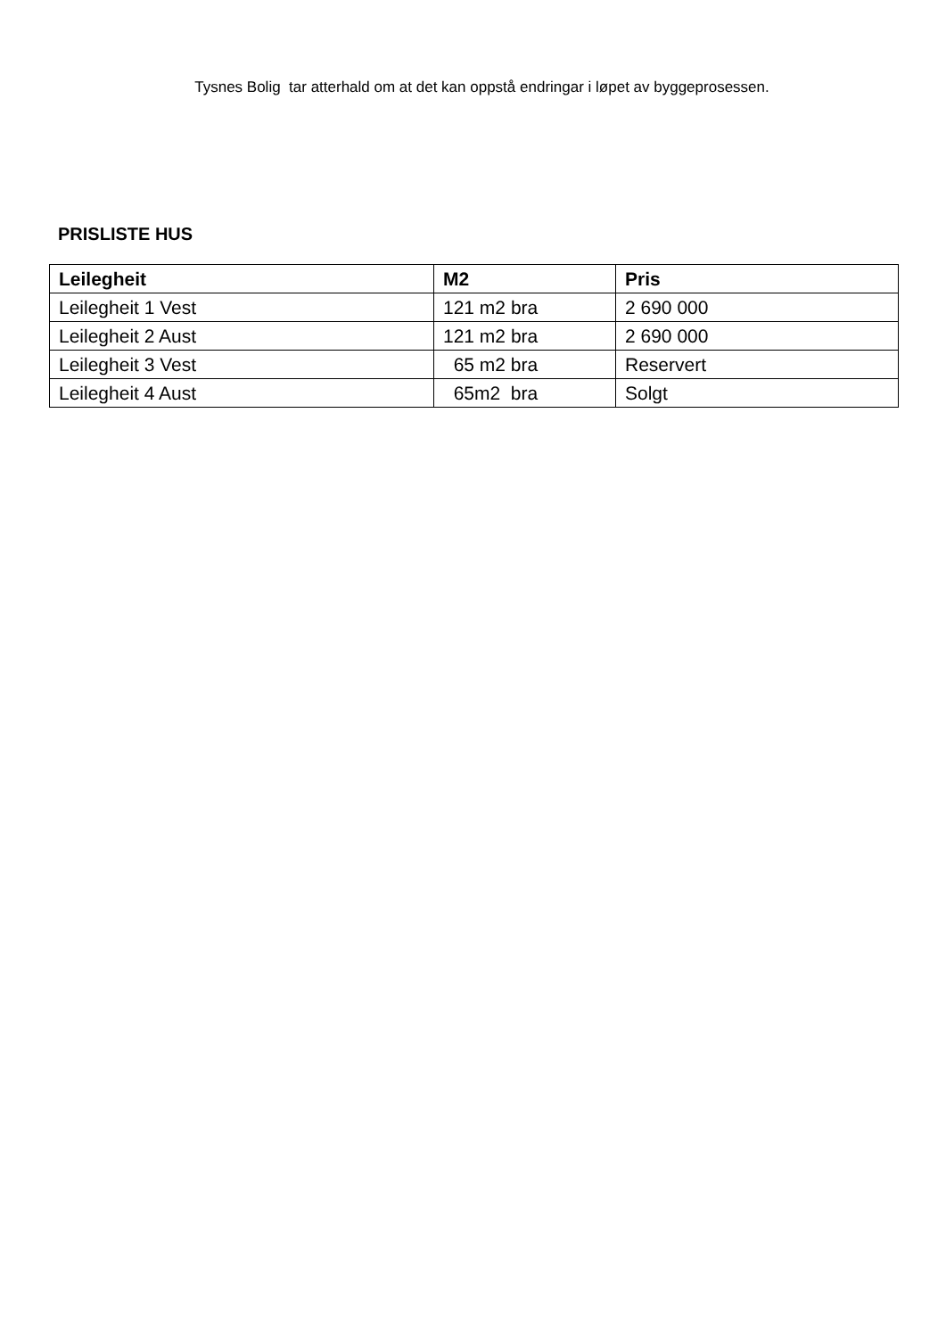Tysnes Bolig tar atterhald om at det kan oppstå endringar i løpet av byggeprosessen.
PRISLISTE HUS
| Leilegheit | M2 | Pris |
| --- | --- | --- |
| Leilegheit 1 Vest | 121 m2 bra | 2 690 000 |
| Leilegheit 2 Aust | 121 m2 bra | 2 690 000 |
| Leilegheit 3 Vest | 65 m2 bra | Reservert |
| Leilegheit 4 Aust | 65m2 bra | Solgt |